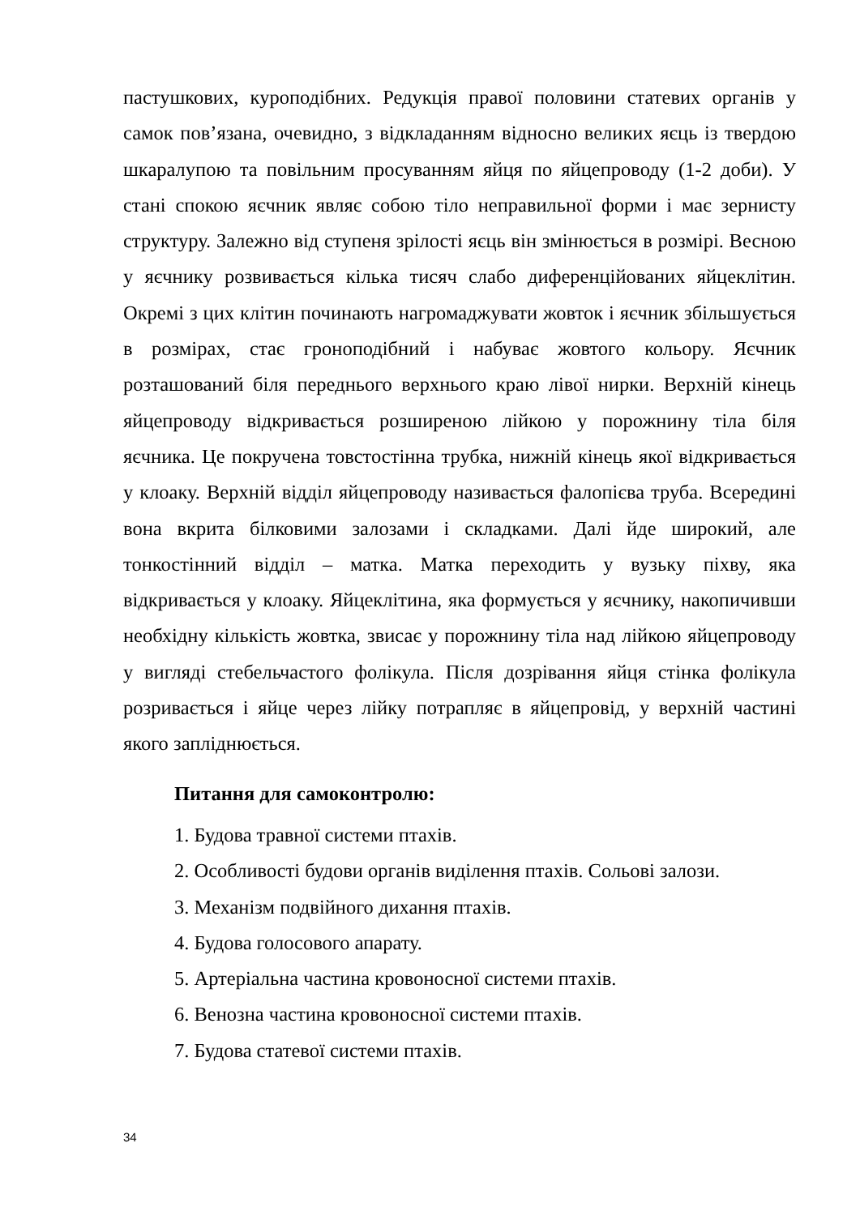пастушкових, куроподібних. Редукція правої половини статевих органів у самок пов’язана, очевидно, з відкладанням відносно великих яєць із твердою шкаралупою та повільним просуванням яйця по яйцепроводу (1-2 доби). У стані спокою яєчник являє собою тіло неправильної форми і має зернисту структуру. Залежно від ступеня зрілості яєць він змінюється в розмірі. Весною у яєчнику розвивається кілька тисяч слабо диференційованих яйцеклітин. Окремі з цих клітин починають нагромаджувати жовток і яєчник збільшується в розмірах, стає гроноподібний і набуває жовтого кольору. Яєчник розташований біля переднього верхнього краю лівої нирки. Верхній кінець яйцепроводу відкривається розширеною лійкою у порожнину тіла біля яєчника. Це покручена товстостінна трубка, нижній кінець якої відкривається у клоаку. Верхній відділ яйцепроводу називається фалопієва труба. Всередині вона вкрита білковими залозами і складками. Далі йде широкий, але тонкостінний відділ – матка. Матка переходить у вузьку піхву, яка відкривається у клоаку. Яйцеклітина, яка формується у яєчнику, накопичивши необхідну кількість жовтка, звисає у порожнину тіла над лійкою яйцепроводу у вигляді стебельчастого фолікула. Після дозрівання яйця стінка фолікула розривається і яйце через лійку потрапляє в яйцепровід, у верхній частині якого запліднюється.
Питання для самоконтролю:
1. Будова травної системи птахів.
2. Особливості будови органів виділення птахів. Сольові залози.
3. Механізм подвійного дихання птахів.
4. Будова голосового апарату.
5. Артеріальна частина кровоносної системи птахів.
6. Венозна частина кровоносної системи птахів.
7. Будова статевої системи птахів.
34